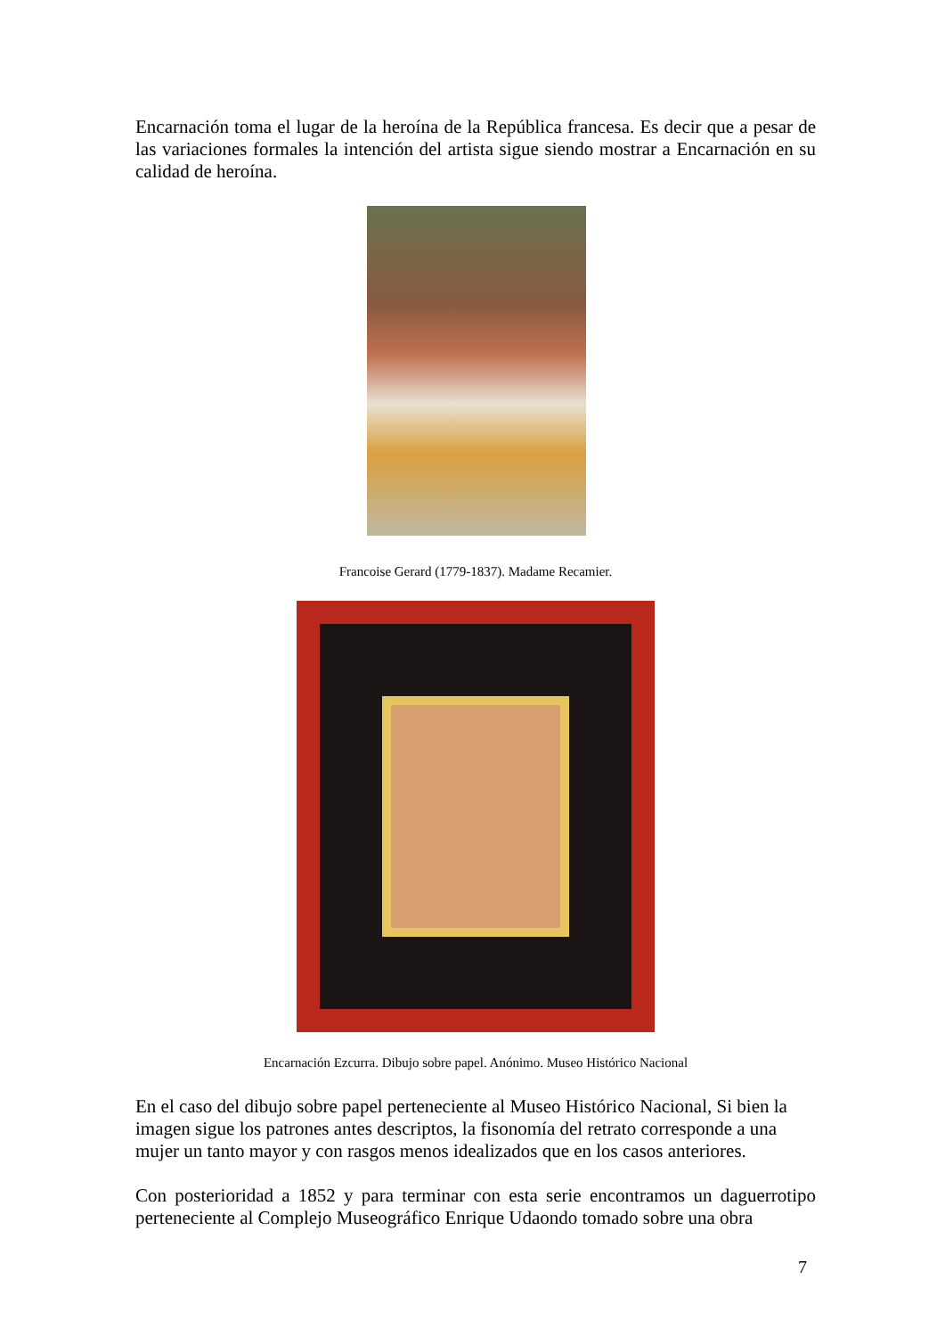Encarnación toma el lugar de la heroína de la República francesa. Es decir que a pesar de las variaciones formales la intención del artista sigue siendo mostrar a Encarnación en su calidad de heroína.
Francoise Gerard (1779-1837). Madame Recamier.
Encarnación Ezcurra. Dibujo sobre papel. Anónimo. Museo Histórico Nacional
En el caso del dibujo sobre papel perteneciente al Museo Histórico Nacional, Si bien la imagen sigue los patrones antes descriptos, la fisonomía del retrato corresponde a una mujer un tanto mayor y con rasgos menos idealizados que en los casos anteriores.
Con posterioridad a 1852 y para terminar con esta serie encontramos un daguerrotipo perteneciente al Complejo Museográfico Enrique Udaondo tomado sobre una obra
7